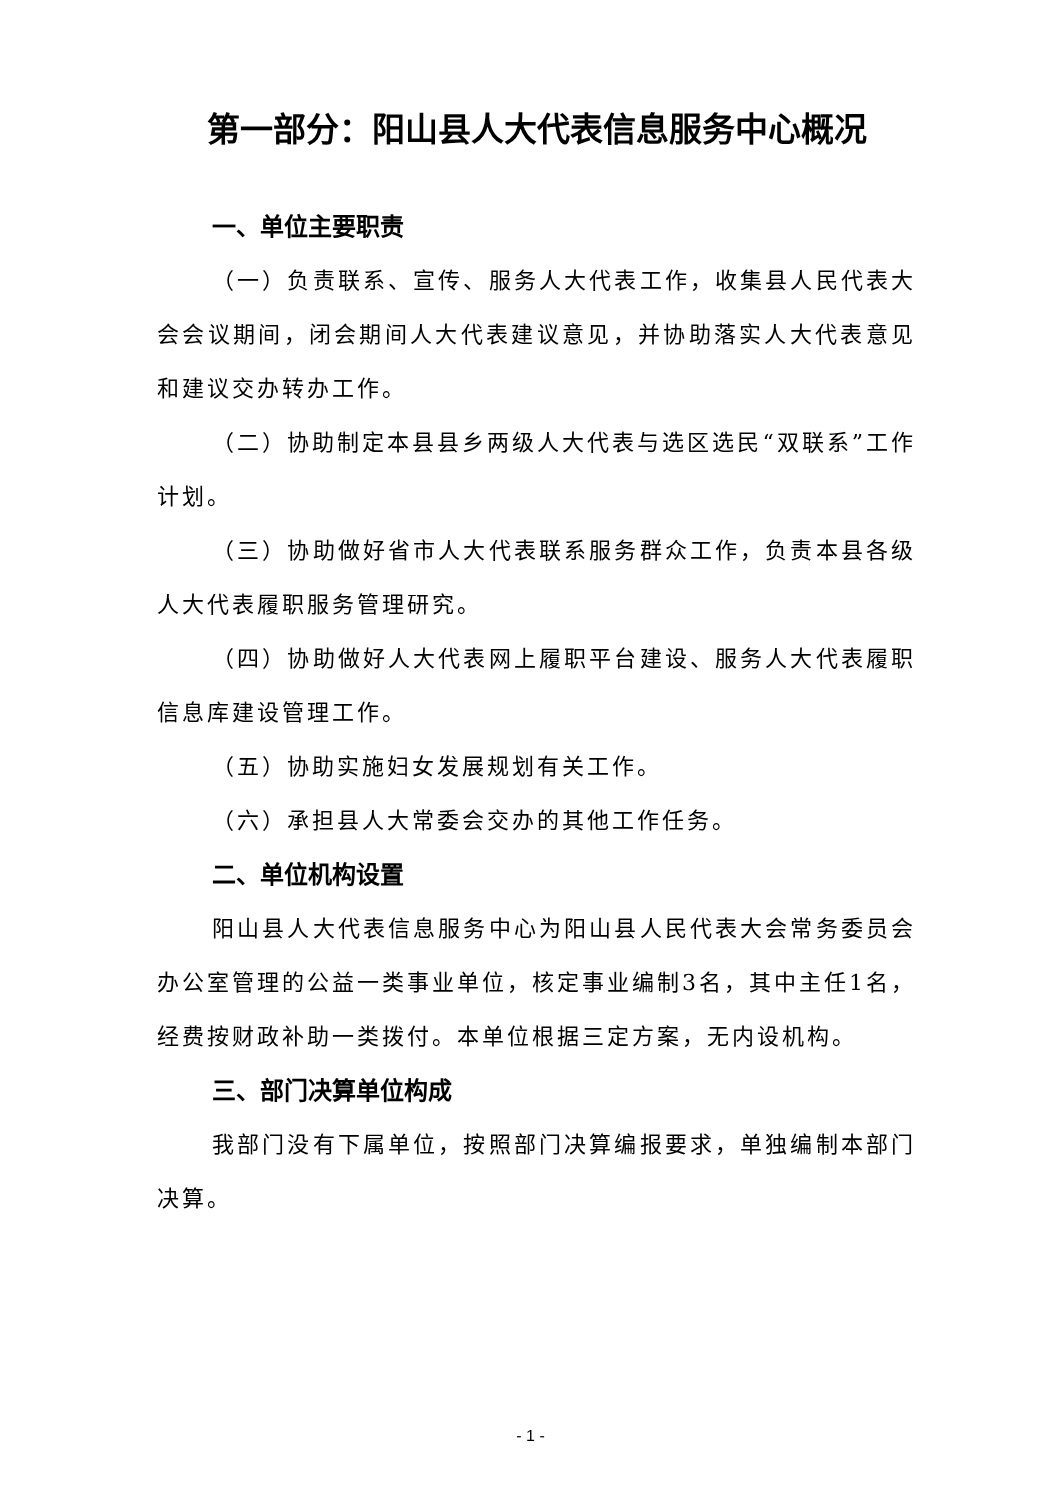第一部分：阳山县人大代表信息服务中心概况
一、单位主要职责
（一）负责联系、宣传、服务人大代表工作，收集县人民代表大会会议期间，闭会期间人大代表建议意见，并协助落实人大代表意见和建议交办转办工作。
（二）协助制定本县县乡两级人大代表与选区选民“双联系”工作计划。
（三）协助做好省市人大代表联系服务群众工作，负责本县各级人大代表履职服务管理研究。
（四）协助做好人大代表网上履职平台建设、服务人大代表履职信息库建设管理工作。
（五）协助实施妇女发展规划有关工作。
（六）承担县人大常委会交办的其他工作任务。
二、单位机构设置
阳山县人大代表信息服务中心为阳山县人民代表大会常务委员会办公室管理的公益一类事业单位，核定事业编制3名，其中主任1名，经费按财政补助一类拨付。本单位根据三定方案，无内设机构。
三、部门决算单位构成
我部门没有下属单位，按照部门决算编报要求，单独编制本部门决算。
- 1 -